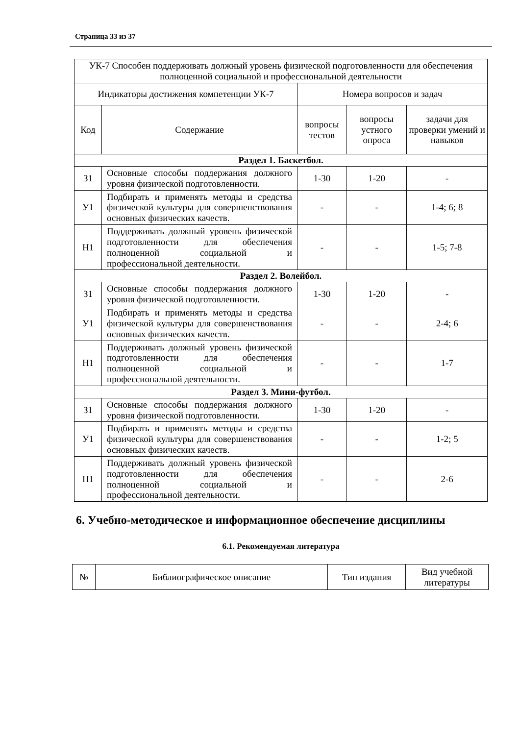Страница 33 из 37
| УК-7 Способен поддерживать должный уровень физической подготовленности для обеспечения полноценной социальной и профессиональной деятельности | | | | |
| Индикаторы достижения компетенции УК-7 | | Номера вопросов и задач | | |
| Код | Содержание | вопросы тестов | вопросы устного опроса | задачи для проверки умений и навыков |
| Раздел 1. Баскетбол. | | | | |
| З1 | Основные способы поддержания должного уровня физической подготовленности. | 1-30 | 1-20 | - |
| У1 | Подбирать и применять методы и средства физической культуры для совершенствования основных физических качеств. | - | - | 1-4; 6; 8 |
| Н1 | Поддерживать должный уровень физической подготовленности для обеспечения полноценной социальной и профессиональной деятельности. | - | - | 1-5; 7-8 |
| Раздел 2. Волейбол. | | | | |
| З1 | Основные способы поддержания должного уровня физической подготовленности. | 1-30 | 1-20 | - |
| У1 | Подбирать и применять методы и средства физической культуры для совершенствования основных физических качеств. | - | - | 2-4; 6 |
| Н1 | Поддерживать должный уровень физической подготовленности для обеспечения полноценной социальной и профессиональной деятельности. | - | - | 1-7 |
| Раздел 3. Мини-футбол. | | | | |
| З1 | Основные способы поддержания должного уровня физической подготовленности. | 1-30 | 1-20 | - |
| У1 | Подбирать и применять методы и средства физической культуры для совершенствования основных физических качеств. | - | - | 1-2; 5 |
| Н1 | Поддерживать должный уровень физической подготовленности для обеспечения полноценной социальной и профессиональной деятельности. | - | - | 2-6 |
6. Учебно-методическое и информационное обеспечение дисциплины
6.1. Рекомендуемая литература
| № | Библиографическое описание | Тип издания | Вид учебной литературы |
| --- | --- | --- | --- |